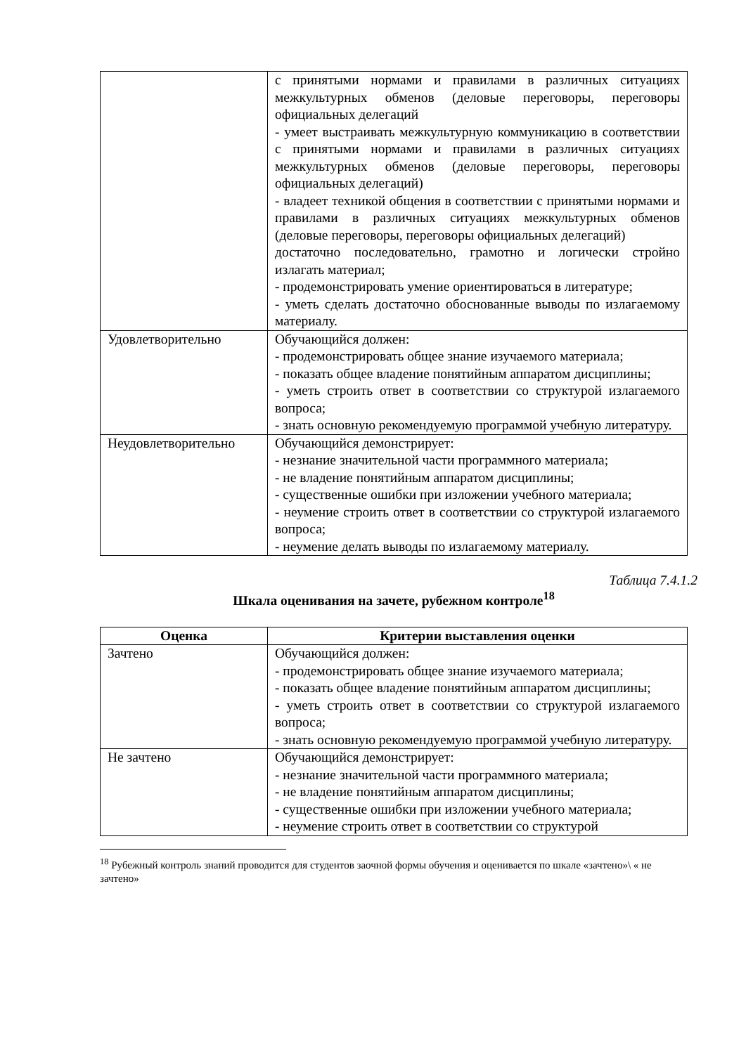| | с принятыми нормами и правилами в различных ситуациях межкультурных обменов (деловые переговоры, переговоры официальных делегаций - умеет выстраивать межкультурную коммуникацию в соответствии с принятыми нормами и правилами в различных ситуациях межкультурных обменов (деловые переговоры, переговоры официальных делегаций) - владеет техникой общения в соответствии с принятыми нормами и правилами в различных ситуациях межкультурных обменов (деловые переговоры, переговоры официальных делегаций) достаточно последовательно, грамотно и логически стройно излагать материал; - продемонстрировать умение ориентироваться в литературе; - уметь сделать достаточно обоснованные выводы по излагаемому материалу. |
| Удовлетворительно | Обучающийся должен: - продемонстрировать общее знание изучаемого материала; - показать общее владение понятийным аппаратом дисциплины; - уметь строить ответ в соответствии со структурой излагаемого вопроса; - знать основную рекомендуемую программой учебную литературу. |
| Неудовлетворительно | Обучающийся демонстрирует: - незнание значительной части программного материала; - не владение понятийным аппаратом дисциплины; - существенные ошибки при изложении учебного материала; - неумение строить ответ в соответствии со структурой излагаемого вопроса; - неумение делать выводы по излагаемому материалу. |
Таблица 7.4.1.2
Шкала оценивания на зачете, рубежном контроле<sup>18</sup>
| Оценка | Критерии выставления оценки |
| --- | --- |
| Зачтено | Обучающийся должен: - продемонстрировать общее знание изучаемого материала; - показать общее владение понятийным аппаратом дисциплины; - уметь строить ответ в соответствии со структурой излагаемого вопроса; - знать основную рекомендуемую программой учебную литературу. |
| Не зачтено | Обучающийся демонстрирует: - незнание значительной части программного материала; - не владение понятийным аппаратом дисциплины; - существенные ошибки при изложении учебного материала; - неумение строить ответ в соответствии со структурой |
<sup>18</sup> Рубежный контроль знаний проводится для студентов заочной формы обучения и оценивается по шкале «зачтено»\ « не зачтено»